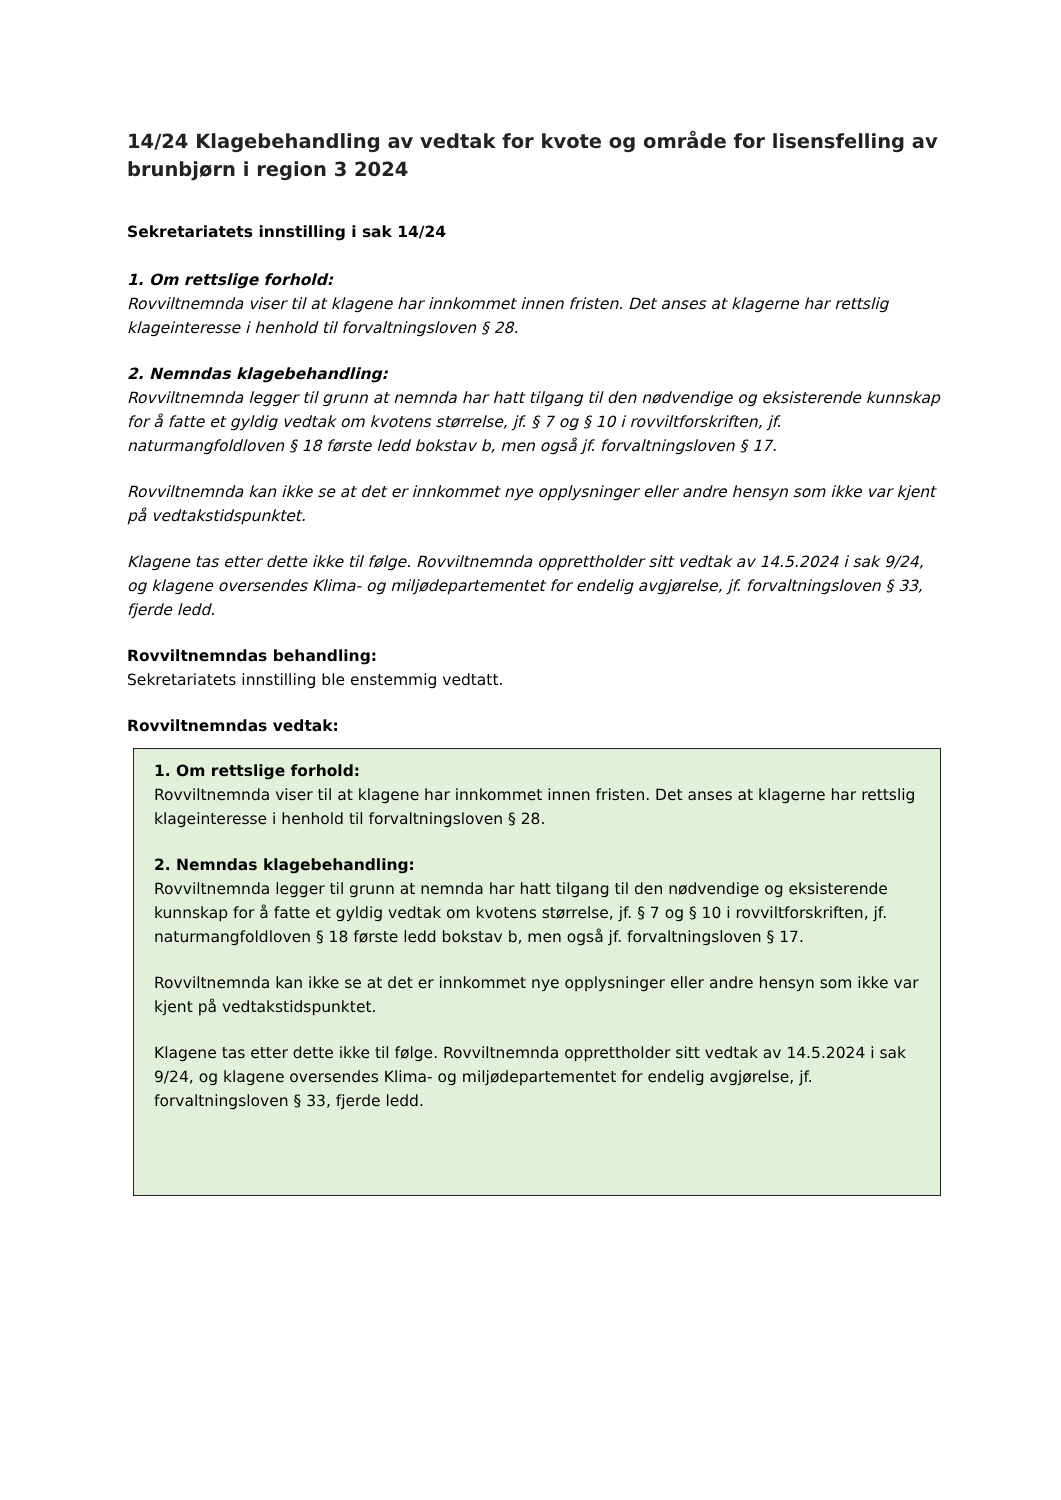14/24 Klagebehandling av vedtak for kvote og område for lisensfelling av brunbjørn i region 3 2024
Sekretariatets innstilling i sak 14/24
1. Om rettslige forhold:
Rovviltnemnda viser til at klagene har innkommet innen fristen. Det anses at klagerne har rettslig klageinteresse i henhold til forvaltningsloven § 28.
2. Nemndas klagebehandling:
Rovviltnemnda legger til grunn at nemnda har hatt tilgang til den nødvendige og eksisterende kunnskap for å fatte et gyldig vedtak om kvotens størrelse, jf. § 7 og § 10 i rovviltforskriften, jf. naturmangfoldloven § 18 første ledd bokstav b, men også jf. forvaltningsloven § 17.
Rovviltnemnda kan ikke se at det er innkommet nye opplysninger eller andre hensyn som ikke var kjent på vedtakstidspunktet.
Klagene tas etter dette ikke til følge. Rovviltnemnda opprettholder sitt vedtak av 14.5.2024 i sak 9/24, og klagene oversendes Klima- og miljødepartementet for endelig avgjørelse, jf. forvaltningsloven § 33, fjerde ledd.
Rovviltnemndas behandling:
Sekretariatets innstilling ble enstemmig vedtatt.
Rovviltnemndas vedtak:
1. Om rettslige forhold:
Rovviltnemnda viser til at klagene har innkommet innen fristen. Det anses at klagerne har rettslig klageinteresse i henhold til forvaltningsloven § 28.
2. Nemndas klagebehandling:
Rovviltnemnda legger til grunn at nemnda har hatt tilgang til den nødvendige og eksisterende kunnskap for å fatte et gyldig vedtak om kvotens størrelse, jf. § 7 og § 10 i rovviltforskriften, jf. naturmangfoldloven § 18 første ledd bokstav b, men også jf. forvaltningsloven § 17.
Rovviltnemnda kan ikke se at det er innkommet nye opplysninger eller andre hensyn som ikke var kjent på vedtakstidspunktet.
Klagene tas etter dette ikke til følge. Rovviltnemnda opprettholder sitt vedtak av 14.5.2024 i sak 9/24, og klagene oversendes Klima- og miljødepartementet for endelig avgjørelse, jf. forvaltningsloven § 33, fjerde ledd.